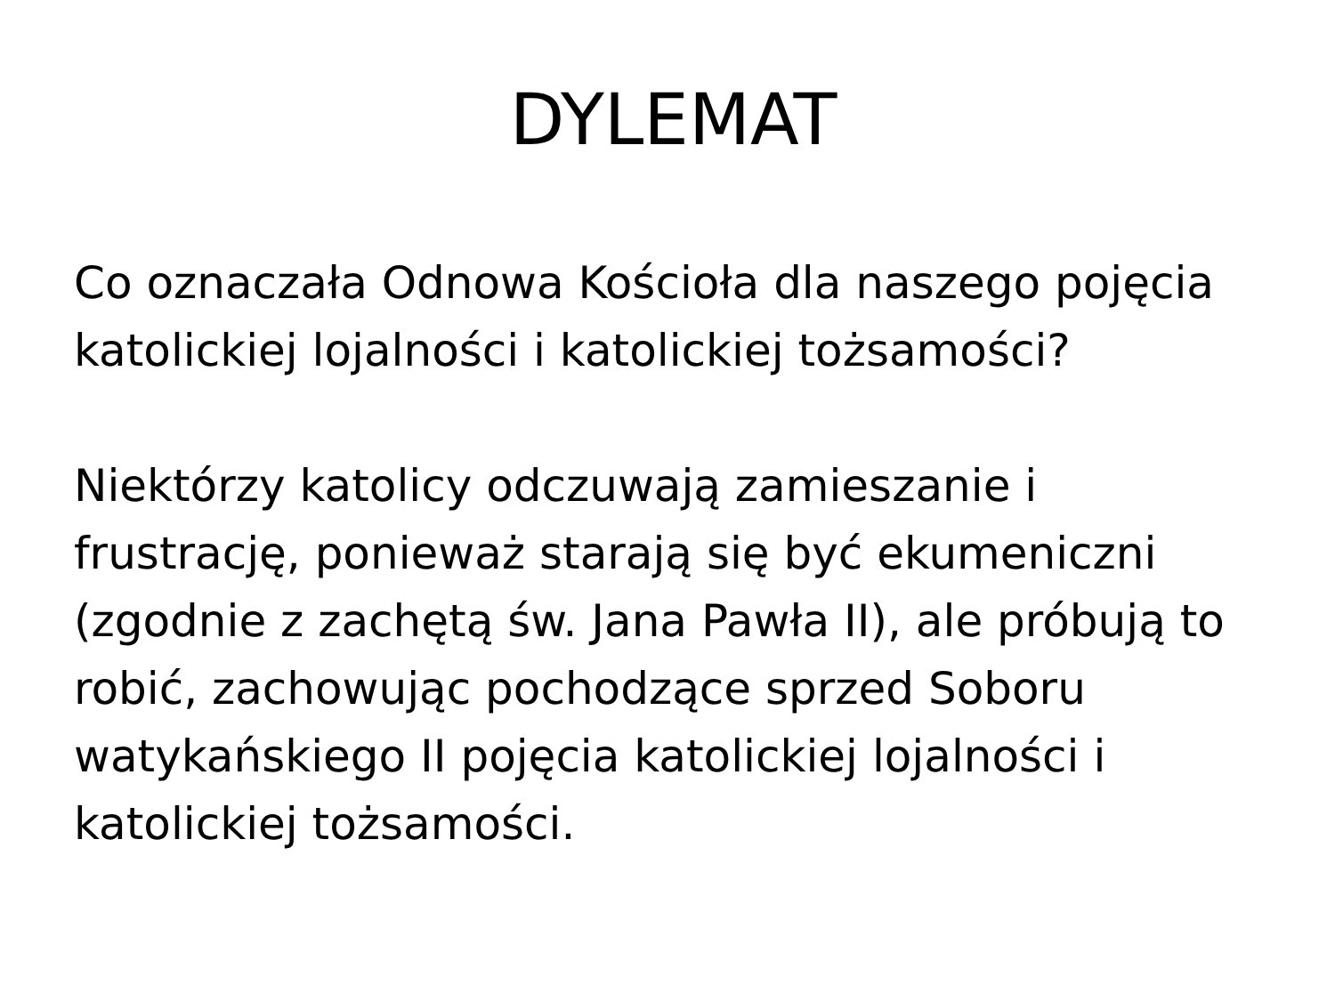DYLEMAT
Co oznaczała Odnowa Kościoła dla naszego pojęcia katolickiej lojalności i katolickiej tożsamości?
Niektórzy katolicy odczuwają zamieszanie i frustrację, ponieważ starają się być ekumeniczni (zgodnie z zachętą św. Jana Pawła II), ale próbują to robić, zachowując pochodzące sprzed Soboru watykańskiego II pojęcia katolickiej lojalności i katolickiej tożsamości.